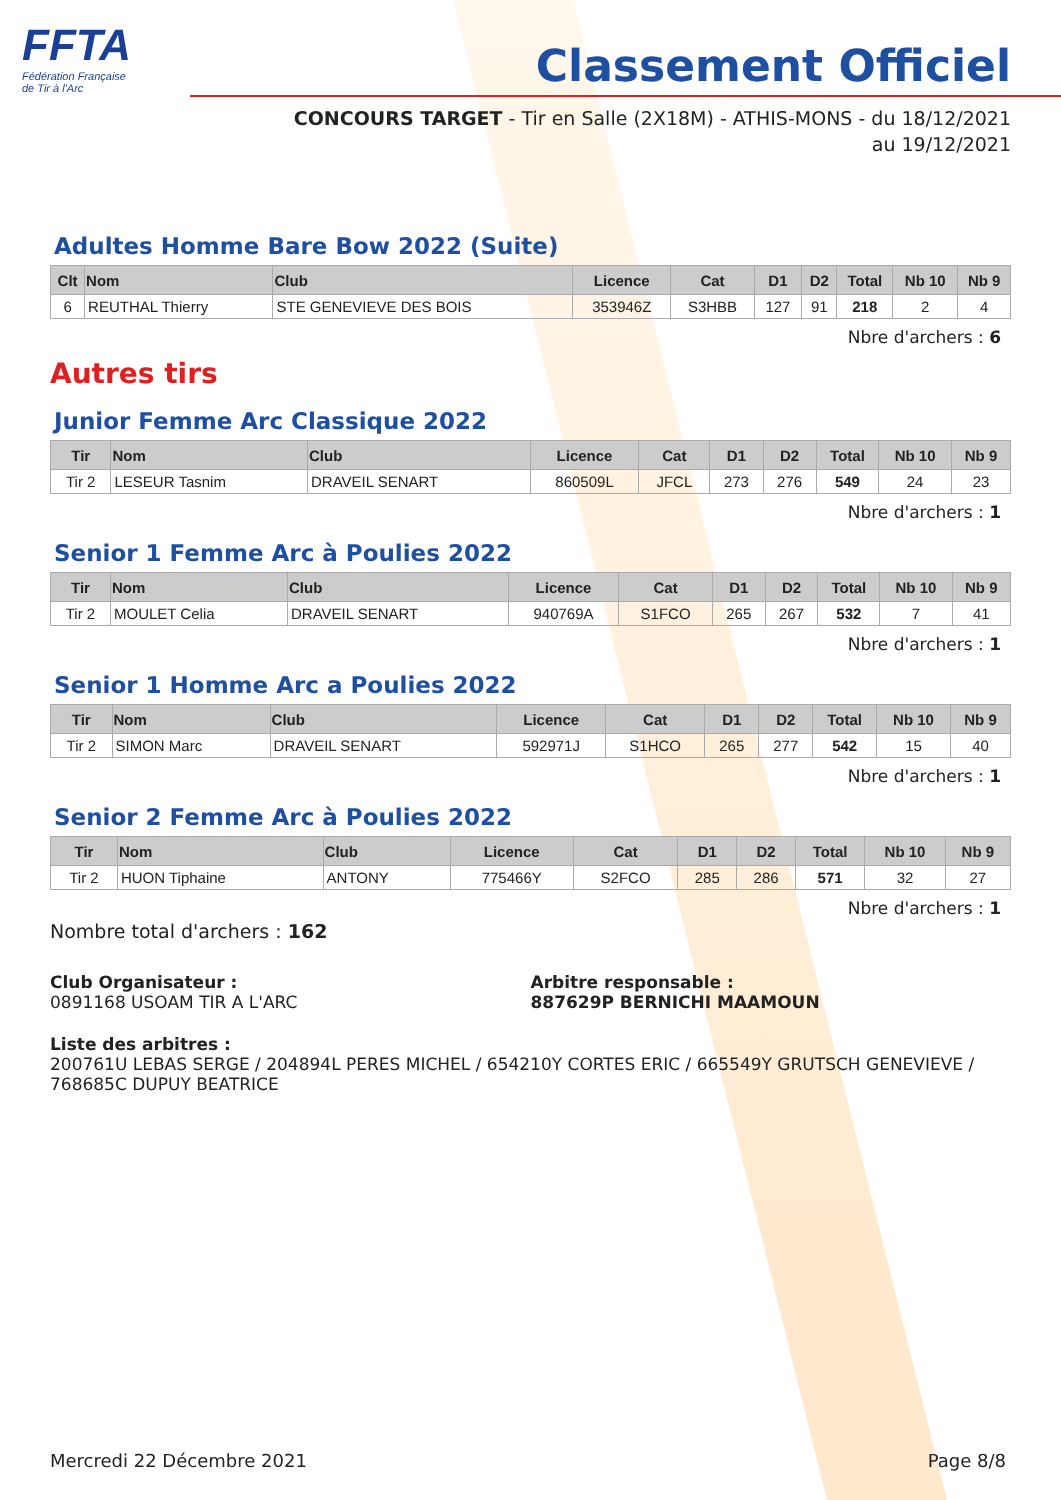FFTA
Fédération Française
de Tir à l'Arc
Classement Officiel
CONCOURS TARGET - Tir en Salle (2X18M) - ATHIS-MONS - du 18/12/2021
au 19/12/2021
Adultes Homme Bare Bow 2022 (Suite)
| Clt | Nom | Club | Licence | Cat | D1 | D2 | Total | Nb 10 | Nb 9 |
| --- | --- | --- | --- | --- | --- | --- | --- | --- | --- |
| 6 | REUTHAL Thierry | STE GENEVIEVE DES BOIS | 353946Z | S3HBB | 127 | 91 | 218 | 2 | 4 |
Nbre d'archers : 6
Autres tirs
Junior Femme Arc Classique 2022
| Tir | Nom | Club | Licence | Cat | D1 | D2 | Total | Nb 10 | Nb 9 |
| --- | --- | --- | --- | --- | --- | --- | --- | --- | --- |
| Tir 2 | LESEUR Tasnim | DRAVEIL SENART | 860509L | JFCL | 273 | 276 | 549 | 24 | 23 |
Nbre d'archers : 1
Senior 1 Femme Arc à Poulies 2022
| Tir | Nom | Club | Licence | Cat | D1 | D2 | Total | Nb 10 | Nb 9 |
| --- | --- | --- | --- | --- | --- | --- | --- | --- | --- |
| Tir 2 | MOULET Celia | DRAVEIL SENART | 940769A | S1FCO | 265 | 267 | 532 | 7 | 41 |
Nbre d'archers : 1
Senior 1 Homme Arc a Poulies 2022
| Tir | Nom | Club | Licence | Cat | D1 | D2 | Total | Nb 10 | Nb 9 |
| --- | --- | --- | --- | --- | --- | --- | --- | --- | --- |
| Tir 2 | SIMON Marc | DRAVEIL SENART | 592971J | S1HCO | 265 | 277 | 542 | 15 | 40 |
Nbre d'archers : 1
Senior 2 Femme Arc à Poulies 2022
| Tir | Nom | Club | Licence | Cat | D1 | D2 | Total | Nb 10 | Nb 9 |
| --- | --- | --- | --- | --- | --- | --- | --- | --- | --- |
| Tir 2 | HUON Tiphaine | ANTONY | 775466Y | S2FCO | 285 | 286 | 571 | 32 | 27 |
Nbre d'archers : 1
Nombre total d'archers : 162
Club Organisateur :
0891168 USOAM TIR A L'ARC
Arbitre responsable :
887629P BERNICHI MAAMOUN
Liste des arbitres :
200761U LEBAS SERGE / 204894L PERES MICHEL / 654210Y CORTES ERIC / 665549Y GRUTSCH GENEVIEVE / 768685C DUPUY BEATRICE
Mercredi 22 Décembre 2021 Page 8/8